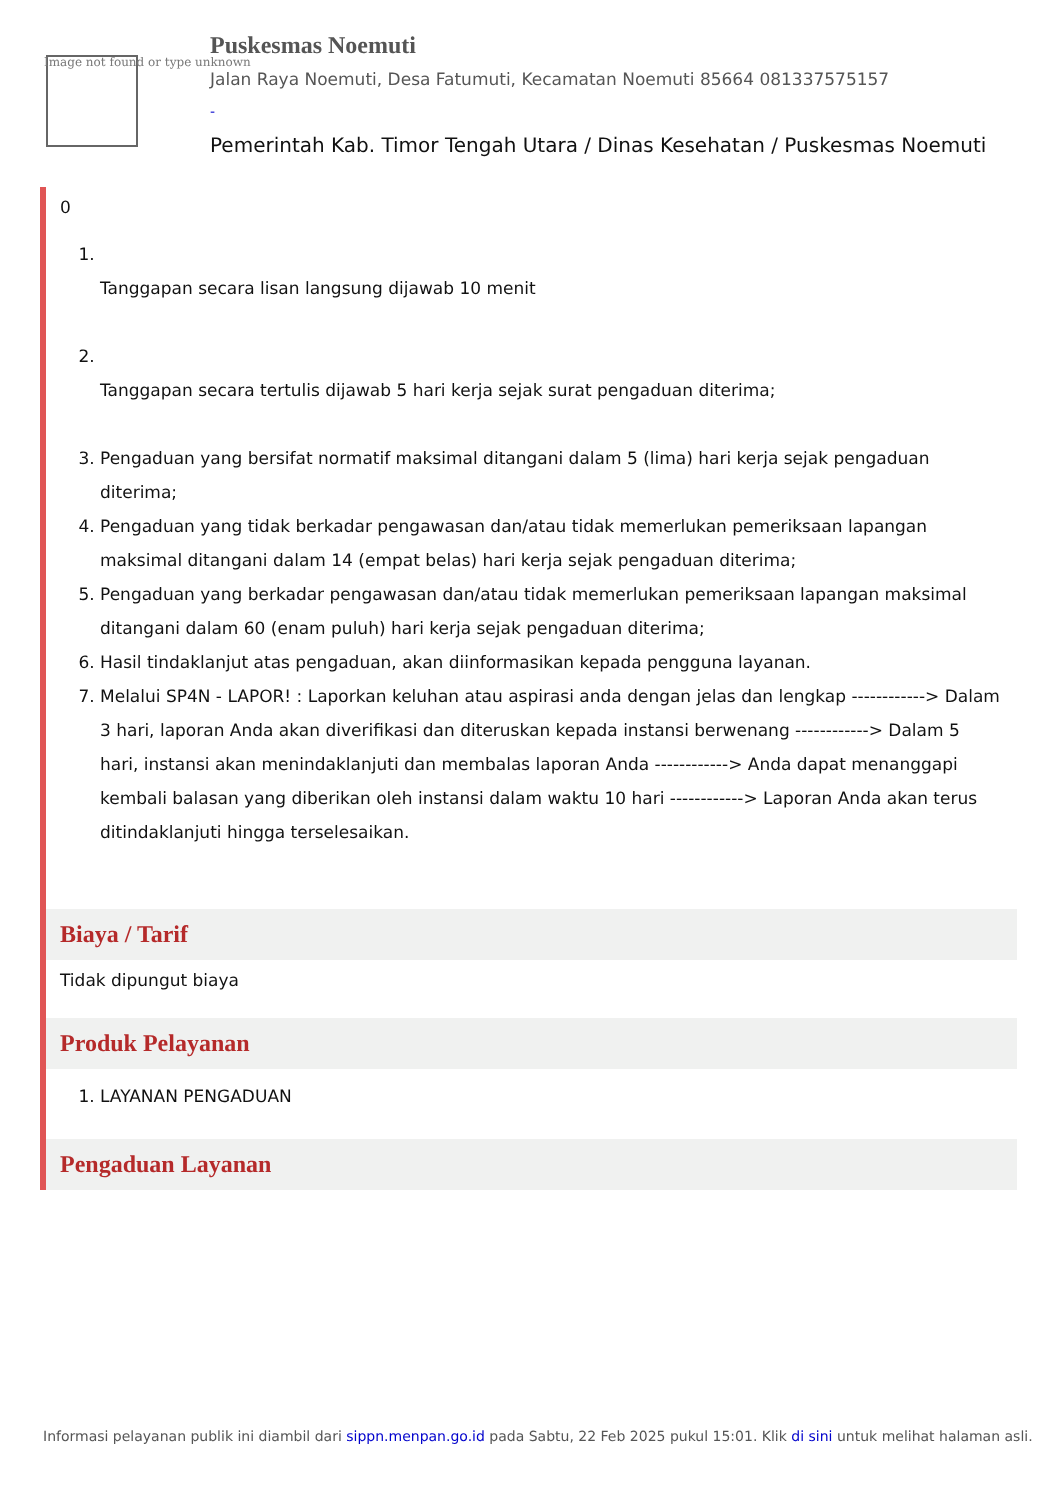Image not found or type unknown
Puskesmas Noemuti
Jalan Raya Noemuti, Desa Fatumuti, Kecamatan Noemuti 85664 081337575157
-
Pemerintah Kab. Timor Tengah Utara / Dinas Kesehatan / Puskesmas Noemuti
0
1. Tanggapan secara lisan langsung dijawab 10 menit
2. Tanggapan secara tertulis dijawab 5 hari kerja sejak surat pengaduan diterima;
3. Pengaduan yang bersifat normatif maksimal ditangani dalam 5 (lima) hari kerja sejak pengaduan diterima;
4. Pengaduan yang tidak berkadar pengawasan dan/atau tidak memerlukan pemeriksaan lapangan maksimal ditangani dalam 14 (empat belas) hari kerja sejak pengaduan diterima;
5. Pengaduan yang berkadar pengawasan dan/atau tidak memerlukan pemeriksaan lapangan maksimal ditangani dalam 60 (enam puluh) hari kerja sejak pengaduan diterima;
6. Hasil tindaklanjut atas pengaduan, akan diinformasikan kepada pengguna layanan.
7. Melalui SP4N - LAPOR! : Laporkan keluhan atau aspirasi anda dengan jelas dan lengkap ------------> Dalam 3 hari, laporan Anda akan diverifikasi dan diteruskan kepada instansi berwenang ------------> Dalam 5 hari, instansi akan menindaklanjuti dan membalas laporan Anda ------------> Anda dapat menanggapi kembali balasan yang diberikan oleh instansi dalam waktu 10 hari ------------> Laporan Anda akan terus ditindaklanjuti hingga terselesaikan.
Biaya / Tarif
Tidak dipungut biaya
Produk Pelayanan
1. LAYANAN PENGADUAN
Pengaduan Layanan
Informasi pelayanan publik ini diambil dari sippn.menpan.go.id pada Sabtu, 22 Feb 2025 pukul 15:01. Klik di sini untuk melihat halaman asli.